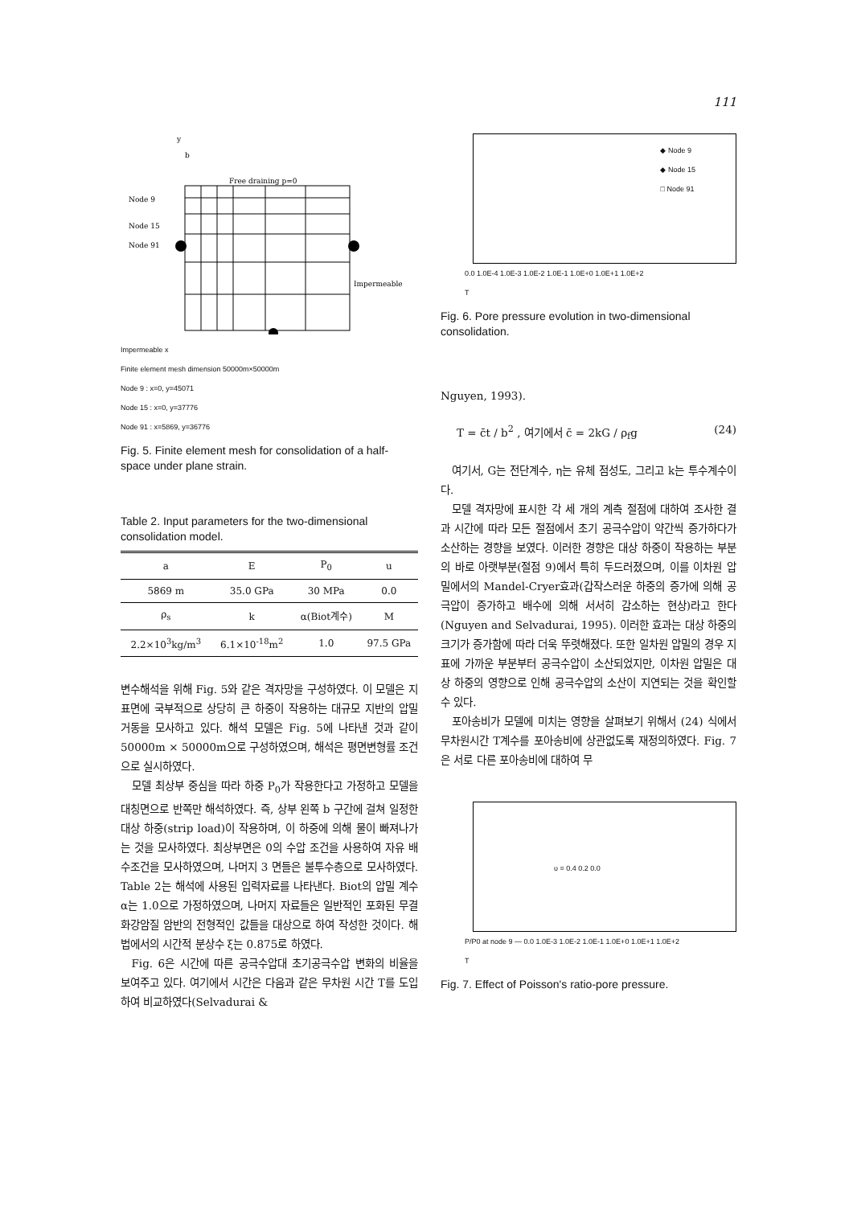111
Node 9
Node 15
Node 91
Free draining p=0
Impermeable
b
y
Impermeable x
Finite element mesh dimension 50000m×50000m
Node 9 : x=0, y=45071
Node 15 : x=0, y=37776
Node 91 : x=5869, y=36776
Fig. 5. Finite element mesh for consolidation of a half-space under plane strain.
Table 2. Input parameters for the two-dimensional consolidation model.
| a | E | P<sub>0</sub> | u |
| --- | --- | --- | --- |
| 5869 m | 35.0 GPa | 30 MPa | 0.0 |
| ρ<sub>s</sub> | k | α(Biot계수) | M |
| 2.2×10<sup>3</sup>kg/m<sup>3</sup> | 6.1×10<sup>-18</sup>m<sup>2</sup> | 1.0 | 97.5 GPa |
변수해석을 위해 Fig. 5와 같은 격자망을 구성하였다. 이 모델은 지표면에 국부적으로 상당히 큰 하중이 작용하는 대규모 지반의 압밀 거동을 모사하고 있다. 해석 모델은 Fig. 5에 나타낸 것과 같이 50000m × 50000m으로 구성하였으며, 해석은 평면변형률 조건으로 실시하였다.
모델 최상부 중심을 따라 하중 P<sub>0</sub>가 작용한다고 가정하고 모델을 대칭면으로 반쪽만 해석하였다. 즉, 상부 왼쪽 b 구간에 걸쳐 일정한 대상 하중(strip load)이 작용하며, 이 하중에 의해 물이 빠져나가는 것을 모사하였다. 최상부면은 0의 수압 조건을 사용하여 자유 배수조건을 모사하였으며, 나머지 3 면들은 불투수층으로 모사하였다. Table 2는 해석에 사용된 입력자료를 나타낸다. Biot의 압밀 계수 α는 1.0으로 가정하였으며, 나머지 자료들은 일반적인 포화된 무결 화강암질 암반의 전형적인 값들을 대상으로 하여 작성한 것이다. 해법에서의 시간적 분상수 ξ는 0.875로 하였다.
Fig. 6은 시간에 따른 공극수압대 초기공극수압 변화의 비율을 보여주고 있다. 여기에서 시간은 다음과 같은 무차원 시간 T를 도입하여 비교하였다(Selvadurai &
◆ Node 9
◆ Node 15
□ Node 91
0.0 1.0E-4 1.0E-3 1.0E-2 1.0E-1 1.0E+0 1.0E+1 1.0E+2
T
Fig. 6. Pore pressure evolution in two-dimensional consolidation.
Nguyen, 1993).
T = c̄t / b<sup>2</sup> , 여기에서 c̄ = 2kG / ρ<sub>f</sub>g (24)
여기서, G는 전단계수, η는 유체 점성도, 그리고 k는 투수계수이다.
모델 격자망에 표시한 각 세 개의 계측 절점에 대하여 조사한 결과 시간에 따라 모든 절점에서 초기 공극수압이 약간씩 증가하다가 소산하는 경향을 보였다. 이러한 경향은 대상 하중이 작용하는 부분의 바로 아랫부분(절점 9)에서 특히 두드러졌으며, 이를 이차원 압밀에서의 Mandel-Cryer효과(갑작스러운 하중의 증가에 의해 공극압이 증가하고 배수에 의해 서서히 감소하는 현상)라고 한다(Nguyen and Selvadurai, 1995). 이러한 효과는 대상 하중의 크기가 증가함에 따라 더욱 뚜렷해졌다. 또한 일차원 압밀의 경우 지표에 가까운 부분부터 공극수압이 소산되었지만, 이차원 압밀은 대상 하중의 영향으로 인해 공극수압의 소산이 지연되는 것을 확인할 수 있다.
포아송비가 모델에 미치는 영향을 살펴보기 위해서 (24) 식에서 무차원시간 T계수를 포아송비에 상관없도록 재정의하였다. Fig. 7은 서로 다른 포아송비에 대하여 무
υ = 0.4 0.2 0.0
P/P0 at node 9 — 0.0 1.0E-3 1.0E-2 1.0E-1 1.0E+0 1.0E+1 1.0E+2
T
Fig. 7. Effect of Poisson's ratio-pore pressure.